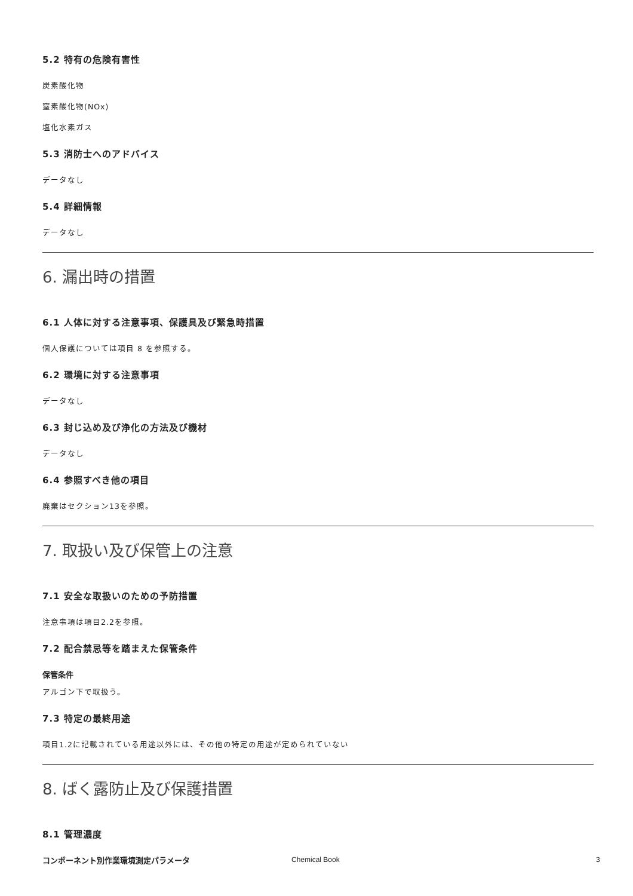5.2 特有の危険有害性
炭素酸化物
窒素酸化物(NOx)
塩化水素ガス
5.3 消防士へのアドバイス
データなし
5.4 詳細情報
データなし
6. 漏出時の措置
6.1 人体に対する注意事項、保護具及び緊急時措置
個人保護については項目 8 を参照する。
6.2 環境に対する注意事項
データなし
6.3 封じ込め及び浄化の方法及び機材
データなし
6.4 参照すべき他の項目
廃棄はセクション13を参照。
7. 取扱い及び保管上の注意
7.1 安全な取扱いのための予防措置
注意事項は項目2.2を参照。
7.2 配合禁忌等を踏まえた保管条件
保管条件
アルゴン下で取扱う。
7.3 特定の最終用途
項目1.2に記載されている用途以外には、その他の特定の用途が定められていない
8. ばく露防止及び保護措置
8.1 管理濃度
コンポーネント別作業環境測定パラメータ
Chemical Book 3